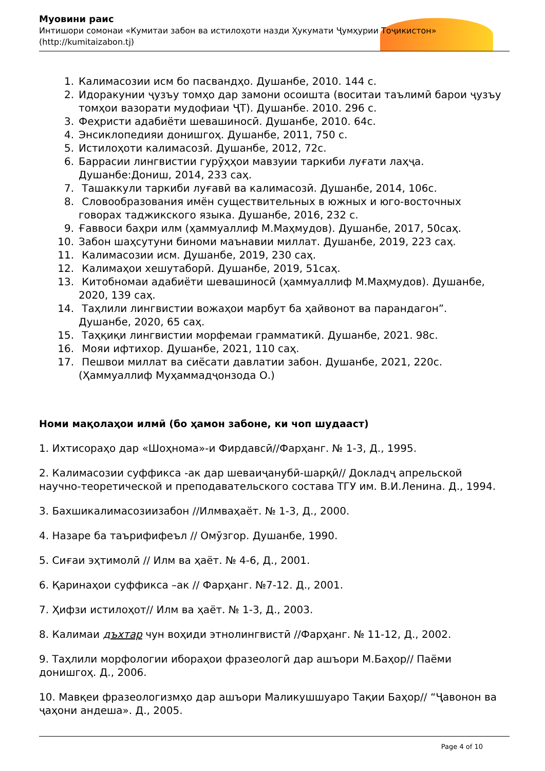Муовини раис
Интишори сомонаи «Кумитаи забон ва истилоҳоти назди Ҳукумати Ҷумҳурии Тоҷикистон» (http://kumitaizabon.tj)
1. Калимасозии исм бо пасвандҳо. Душанбе, 2010. 144 с.
2. Идоракунии ҷузъу томҳо дар замони осоишта (воситаи таълимӣ барои ҷузъу томҳои вазорати мудофиаи ҶТ). Душанбе. 2010. 296 с.
3. Феҳристи адабиёти шевашиносӣ. Душанбе, 2010. 64с.
4. Энсиклопедияи донишгоҳ. Душанбе, 2011, 750 с.
5. Истилоҳоти калимасозӣ. Душанбе, 2012, 72с.
6. Баррасии лингвистии гурӯҳҳои мавзуии таркиби луғати лаҳҷа. Душанбе:Дониш, 2014, 233 саҳ.
7. Ташаккули таркиби луғавӣ ва калимасозӣ. Душанбе, 2014, 106с.
8. Словообразования имён существительных в южных и юго-восточных говорах таджикского языка. Душанбе, 2016, 232 с.
9. Ғаввоси баҳри илм (ҳаммуаллиф М.Маҳмудов). Душанбе, 2017, 50саҳ.
10. Забон шаҳсутуни биноми маънавии миллат. Душанбе, 2019, 223 саҳ.
11. Калимасозии исм. Душанбе, 2019, 230 саҳ.
12. Калимаҳои хешутаборӣ. Душанбе, 2019, 51саҳ.
13. Китобномаи адабиёти шевашиносӣ (ҳаммуаллиф М.Маҳмудов). Душанбе, 2020, 139 саҳ.
14. Таҳлили лингвистии вожаҳои марбут ба ҳайвонот ва парандагон”. Душанбе, 2020, 65 саҳ.
15. Таҳқиқи лингвистии морфемаи грамматикӣ. Душанбе, 2021. 98с.
16. Мояи ифтихор. Душанбе, 2021, 110 саҳ.
17. Пешвои миллат ва сиёсати давлатии забон. Душанбе, 2021, 220с. (Ҳаммуаллиф Муҳаммадҷонзода О.)
Номи мақолаҳои илмӣ (бо ҳамон забоне, ки чоп шудааст)
1. Ихтисораҳо дар «Шоҳнома»-и Фирдавсӣ//Фарҳанг. № 1-3, Д., 1995.
2. Калимасозии суффикса -ак дар шеваиҷанубӣ-шарқӣ// Докладҷ апрельской научно-теоретической и преподавательского состава ТГУ им. В.И.Ленина. Д., 1994.
3. Бахшикалимасозиизабон //Илмваҳаёт. № 1-3, Д., 2000.
4. Назаре ба таърифифеъл // Омӯзгор. Душанбе, 1990.
5. Сиғаи эҳтимолӣ // Илм ва ҳаёт. № 4-6, Д., 2001.
6. Қаринаҳои суффикса –ак // Фарҳанг. №7-12. Д., 2001.
7. Ҳифзи истилоҳот// Илм ва ҳаёт. № 1-3, Д., 2003.
8. Калимаи дъхтар чун воҳиди этнолингвистӣ //Фарҳанг. № 11-12, Д., 2002.
9. Таҳлили морфологии ибораҳои фразеологӣ дар ашъори М.Баҳор// Паёми донишгоҳ. Д., 2006.
10. Мавқеи фразеологизмҳо дар ашъори Маликушшуаро Тақии Баҳор// “Ҷавонон ва ҷаҳони андеша». Д., 2005.
Page 4 of 10